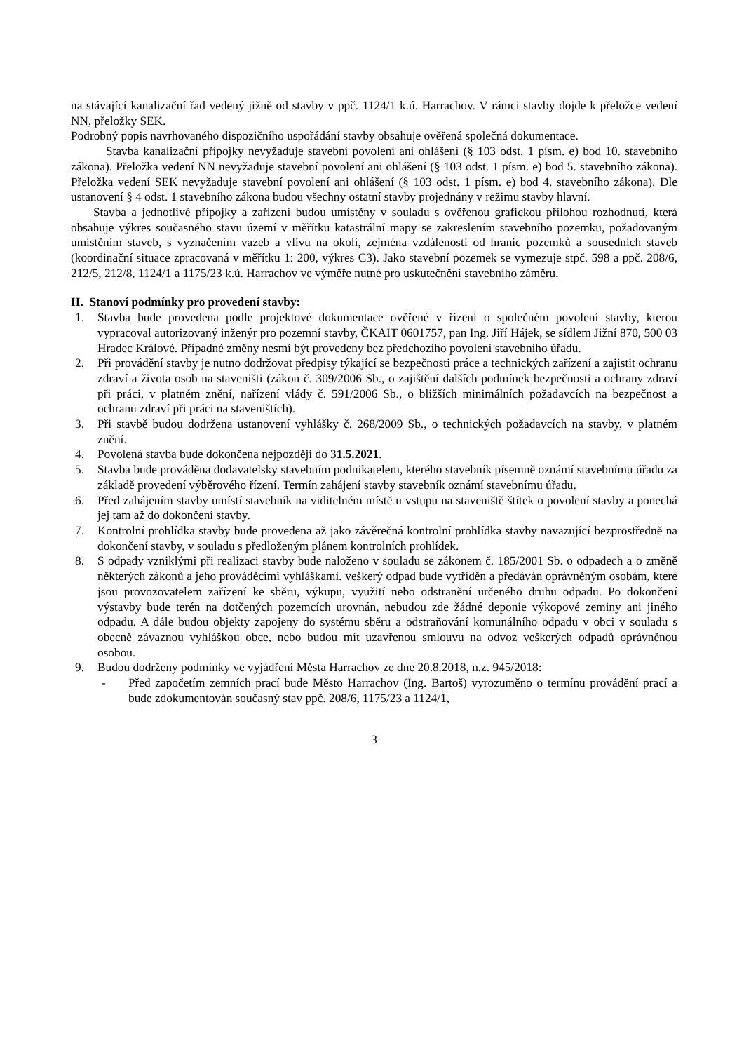na stávající kanalizační řad vedený jižně od stavby v ppč. 1124/1 k.ú. Harrachov. V rámci stavby dojde k přeložce vedení NN, přeložky SEK.
Podrobný popis navrhovaného dispozičního uspořádání stavby obsahuje ověřená společná dokumentace.
Stavba kanalizační přípojky nevyžaduje stavební povolení ani ohlášení (§ 103 odst. 1 písm. e) bod 10. stavebního zákona). Přeložka vedení NN nevyžaduje stavební povolení ani ohlášení (§ 103 odst. 1 písm. e) bod 5. stavebního zákona). Přeložka vedení SEK nevyžaduje stavební povolení ani ohlášení (§ 103 odst. 1 písm. e) bod 4. stavebního zákona). Dle ustanovení § 4 odst. 1 stavebního zákona budou všechny ostatní stavby projednány v režimu stavby hlavní.
Stavba a jednotlivé přípojky a zařízení budou umístěny v souladu s ověřenou grafickou přílohou rozhodnutí, která obsahuje výkres současného stavu území v měřítku katastrální mapy se zakreslením stavebního pozemku, požadovaným umístěním staveb, s vyznačením vazeb a vlivu na okolí, zejména vzdáleností od hranic pozemků a sousedních staveb (koordinační situace zpracovaná v měřítku 1: 200, výkres C3). Jako stavební pozemek se vymezuje stpč. 598 a ppč. 208/6, 212/5, 212/8, 1124/1 a 1175/23 k.ú. Harrachov ve výměře nutné pro uskutečnění stavebního záměru.
II. Stanoví podmínky pro provedení stavby:
1. Stavba bude provedena podle projektové dokumentace ověřené v řízení o společném povolení stavby, kterou vypracoval autorizovaný inženýr pro pozemní stavby, ČKAIT 0601757, pan Ing. Jiří Hájek, se sídlem Jižní 870, 500 03 Hradec Králové. Případné změny nesmí být provedeny bez předchozího povolení stavebního úřadu.
2. Při provádění stavby je nutno dodržovat předpisy týkající se bezpečnosti práce a technických zařízení a zajistit ochranu zdraví a života osob na staveništi (zákon č. 309/2006 Sb., o zajištění dalších podmínek bezpečnosti a ochrany zdraví při práci, v platném znění, nařízení vlády č. 591/2006 Sb., o bližších minimálních požadavcích na bezpečnost a ochranu zdraví při práci na staveništích).
3. Při stavbě budou dodržena ustanovení vyhlášky č. 268/2009 Sb., o technických požadavcích na stavby, v platném znění.
4. Povolená stavba bude dokončena nejpozději do 31.5.2021.
5. Stavba bude prováděna dodavatelsky stavebním podnikatelem, kterého stavebník písemně oznámí stavebnímu úřadu za základě provedení výběrového řízení. Termín zahájení stavby stavebník oznámí stavebnímu úřadu.
6. Před zahájením stavby umístí stavebník na viditelném místě u vstupu na staveniště štítek o povolení stavby a ponechá jej tam až do dokončení stavby.
7. Kontrolní prohlídka stavby bude provedena až jako závěrečná kontrolní prohlídka stavby navazující bezprostředně na dokončení stavby, v souladu s předloženým plánem kontrolních prohlídek.
8. S odpady vzniklými při realizaci stavby bude naloženo v souladu se zákonem č. 185/2001 Sb. o odpadech a o změně některých zákonů a jeho prováděcími vyhláškami. veškerý odpad bude vytříděn a předáván oprávněným osobám, které jsou provozovatelem zařízení ke sběru, výkupu, využití nebo odstranění určeného druhu odpadu. Po dokončení výstavby bude terén na dotčených pozemcích urovnán, nebudou zde žádné deponie výkopové zeminy ani jiného odpadu. A dále budou objekty zapojeny do systému sběru a odstraňování komunálního odpadu v obci v souladu s obecně závaznou vyhláškou obce, nebo budou mít uzavřenou smlouvu na odvoz veškerých odpadů oprávněnou osobou.
9. Budou dodrženy podmínky ve vyjádření Města Harrachov ze dne 20.8.2018, n.z. 945/2018:
- Před započetím zemních prací bude Město Harrachov (Ing. Bartoš) vyrozuměno o termínu provádění prací a bude zdokumentován současný stav ppč. 208/6, 1175/23 a 1124/1,
3